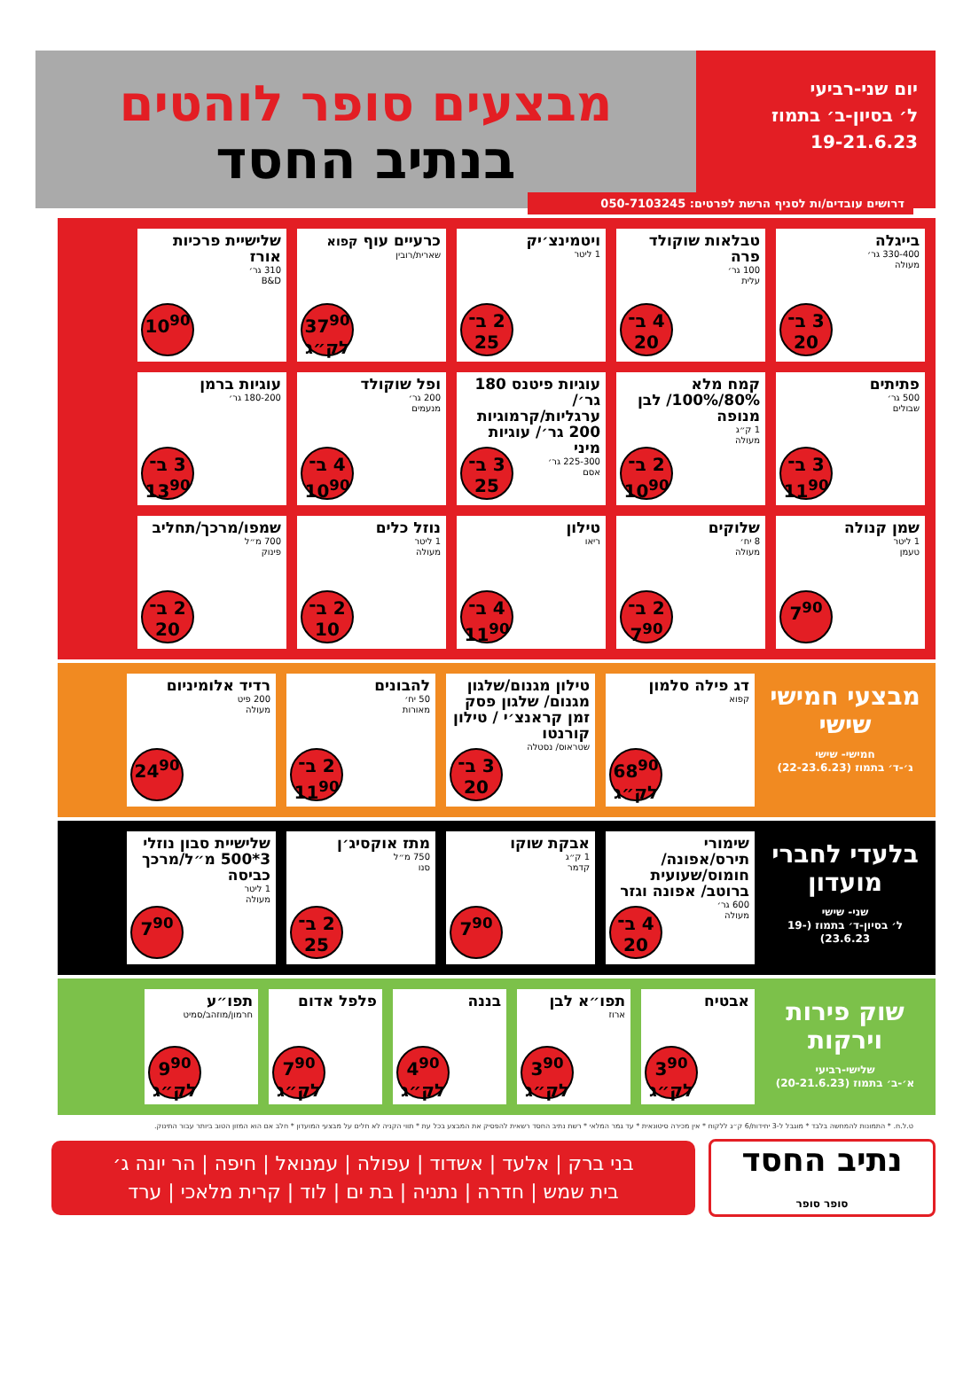יום שני-רביעי
ל׳ בסיון-ב׳ בתמוז
19-21.6.23
מבצעים סופר לוהטים
בנתיב החסד
דרושים עובדים/ות לסניף הרשת לפרטים: 050-7103245
בייגלה
330-400 גר׳
מעולה
3 ב־ 20
טבלאות שוקולד פרה
100 גר׳
עלית
4 ב־ 20
ויטמינצ׳יק
1 ליטר
2 ב־ 25
כרעיים עוף קפוא
שארית/רובין
37<sup>90</sup> לק״ג
שלישיית פרכיות אורז
310 גר׳
B&D
10<sup>90</sup>
פתיתים
500 גר׳
שבולים
3 ב־ 11<sup>90</sup>
קמח מלא 80%/100%/ לבן מנופה
1 ק״ג
מעולה
2 ב־ 10<sup>90</sup>
עוגיות פיטנס 180 גר׳/ ערגליות/קרמוגיות 200 גר׳/ עוגיות מיני
225-300 גר׳
אסם
3 ב־ 25
ופל שוקולד
200 גר׳
מנעמים
4 ב־ 10<sup>90</sup>
עוגיות ברמן
180-200 גר׳
3 ב־ 13<sup>90</sup>
שמן קנולה
1 ליטר
טעמן
7<sup>90</sup>
שלוקים
8 יח׳
מעולה
2 ב־ 7<sup>90</sup>
טילון
ריאו
4 ב־ 11<sup>90</sup>
נוזל כלים
1 ליטר
מעולה
2 ב־ 10
שמפו/מרכך/תחליב
700 מ״ל
פינוק
2 ב־ 20
מבצעי חמישי שישי
חמישי- שישי
ג׳-ד׳ בתמוז (22-23.6.23)
דג פילה סלמון
קפוא
68<sup>90</sup> לק״ג
טילון מגנום/שלגון מגנום/ שלגון פסק זמן קראנצ׳י / טילון קורנטו
שטראוס/ נסטלה
3 ב־ 20
להבונים
50 יח׳
מאורות
2 ב־ 11<sup>90</sup>
רדיד אלומיניום
200 פיט
מעולה
24<sup>90</sup>
בלעדי לחברי מועדון
שני- שישי
ל׳ בסיון-ד׳ בתמוז (19-23.6.23)
שימורי תירס/אפונה/ חומוס/שעועית ברוטב/ אפונה וגזר
600 גר׳
מעולה
4 ב־ 20
אבקת שוקו
1 ק״ג
קדמר
7<sup>90</sup>
מתז אוקסיג׳ן
750 מ״ל
סנו
2 ב־ 25
שלישיית סבון נוזלי 3*500 מ״ל/מרכך כביסה
1 ליטר
מעולה
7<sup>90</sup>
שוק פירות וירקות
שלישי-רביעי
א׳-ב׳ בתמוז (20-21.6.23)
אבטיח
3<sup>90</sup> לק״ג
תפו״א לבן
ארוז
3<sup>90</sup> לק״ג
בננה
4<sup>90</sup> לק״ג
פלפל אדום
7<sup>90</sup> לק״ג
תפו״ע
חרמון/מוזהב/סמיט
9<sup>90</sup> לק״ג
ט.ל.ח. * התמונות להמחשה בלבד * מוגבל ל-3 יחידות/6 ק״ג ללקוח * אין מכירה סיטונאית * עד גמר המלאי * רשת נתיב החסד רשאית להפסיק את המבצע בכל עת * תווי הקניה לא חלים על מבצעי המועדון * חלב אם הוא המזון הטוב ביותר עבור התינוק.
נתיב החסד
סופר סופר
בני ברק | אלעד | אשדוד | עפולה | עמנואל | חיפה | הר יונה ג׳
בית שמש | חדרה | נתניה | בת ים | לוד | קרית מלאכי | ערד